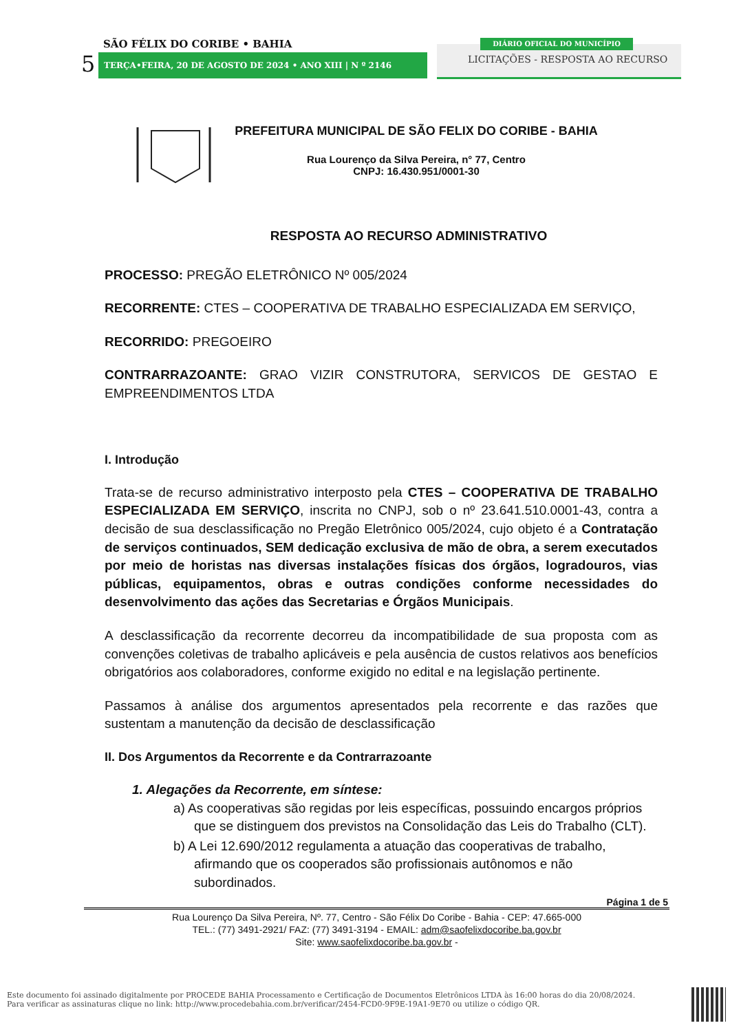SÃO FÉLIX DO CORIBE • BAHIA
5 TERÇA•FEIRA, 20 DE AGOSTO DE 2024 • ANO XIII | N º 2146
DIÁRIO OFICIAL DO MUNICÍPIO
LICITAÇÕES - RESPOSTA AO RECURSO
PREFEITURA MUNICIPAL DE SÃO FELIX DO CORIBE - BAHIA
Rua Lourenço da Silva Pereira, n° 77, Centro
CNPJ: 16.430.951/0001-30
RESPOSTA AO RECURSO ADMINISTRATIVO
PROCESSO: PREGÃO ELETRÔNICO Nº 005/2024
RECORRENTE: CTES – COOPERATIVA DE TRABALHO ESPECIALIZADA EM SERVIÇO,
RECORRIDO: PREGOEIRO
CONTRARRAZOANTE: GRAO VIZIR CONSTRUTORA, SERVICOS DE GESTAO E EMPREENDIMENTOS LTDA
I. Introdução
Trata-se de recurso administrativo interposto pela CTES – COOPERATIVA DE TRABALHO ESPECIALIZADA EM SERVIÇO, inscrita no CNPJ, sob o nº 23.641.510.0001-43, contra a decisão de sua desclassificação no Pregão Eletrônico 005/2024, cujo objeto é a Contratação de serviços continuados, SEM dedicação exclusiva de mão de obra, a serem executados por meio de horistas nas diversas instalações físicas dos órgãos, logradouros, vias públicas, equipamentos, obras e outras condições conforme necessidades do desenvolvimento das ações das Secretarias e Órgãos Municipais.
A desclassificação da recorrente decorreu da incompatibilidade de sua proposta com as convenções coletivas de trabalho aplicáveis e pela ausência de custos relativos aos benefícios obrigatórios aos colaboradores, conforme exigido no edital e na legislação pertinente.
Passamos à análise dos argumentos apresentados pela recorrente e das razões que sustentam a manutenção da decisão de desclassificação
II. Dos Argumentos da Recorrente e da Contrarrazoante
1. Alegações da Recorrente, em síntese:
a) As cooperativas são regidas por leis específicas, possuindo encargos próprios que se distinguem dos previstos na Consolidação das Leis do Trabalho (CLT).
b) A Lei 12.690/2012 regulamenta a atuação das cooperativas de trabalho, afirmando que os cooperados são profissionais autônomos e não subordinados.
Página 1 de 5
Rua Lourenço Da Silva Pereira, Nº. 77, Centro - São Félix Do Coribe - Bahia - CEP: 47.665-000
TEL.: (77) 3491-2921/ FAZ: (77) 3491-3194 - EMAIL: adm@saofelixdocoribe.ba.gov.br
Site: www.saofelixdocoribe.ba.gov.br -
Este documento foi assinado digitalmente por PROCEDE BAHIA Processamento e Certificação de Documentos Eletrônicos LTDA às 16:00 horas do dia 20/08/2024.
Para verificar as assinaturas clique no link: http://www.procedebahia.com.br/verificar/2454-FCD0-9F9E-19A1-9E70 ou utilize o código QR.